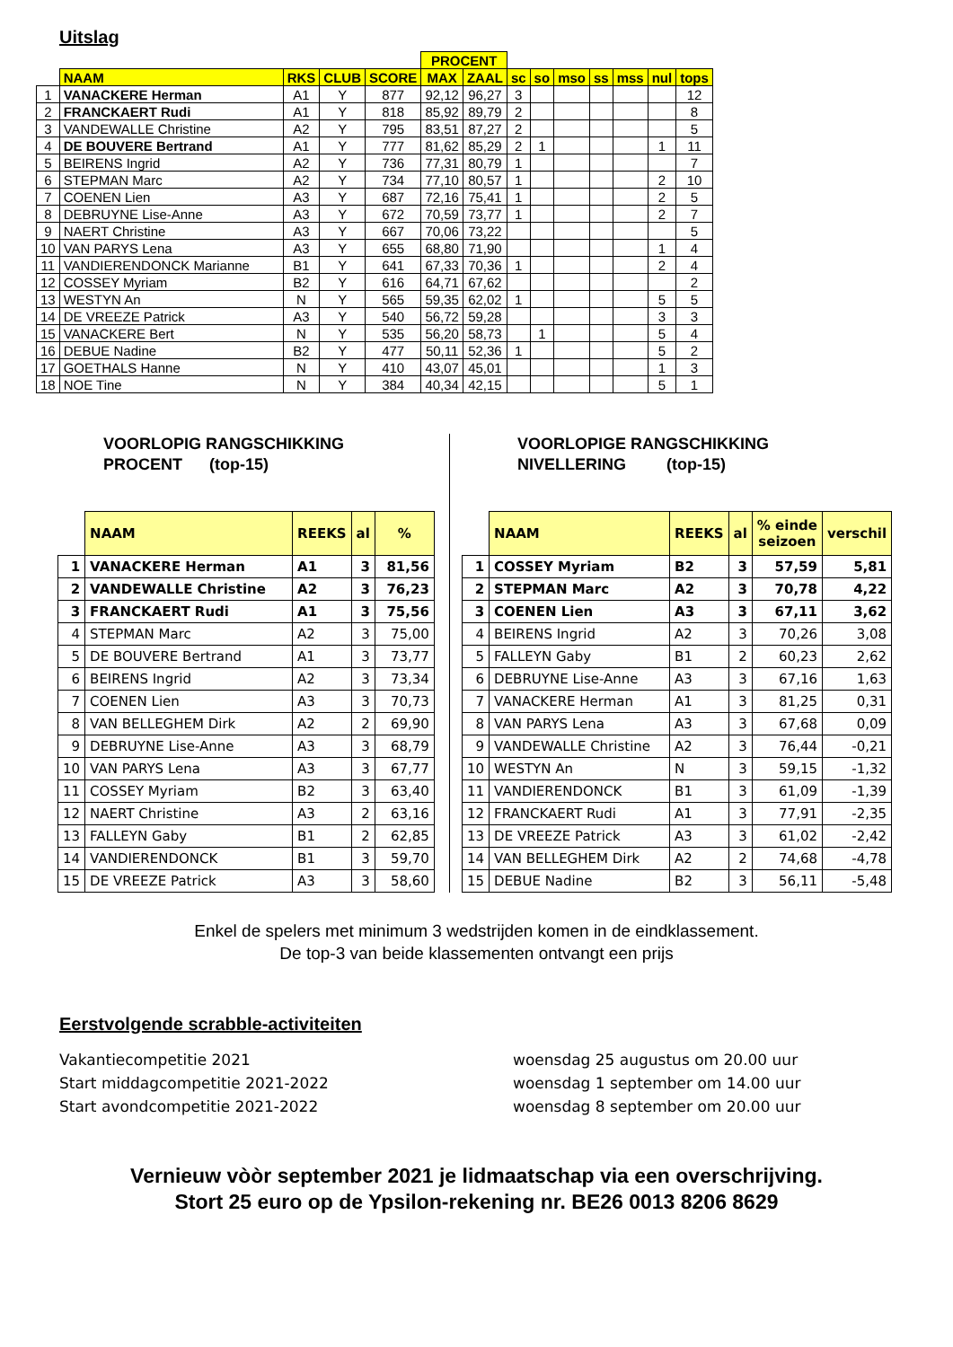Uitslag
| | | | | | PROCENT | | | | | | | | |
| --- | --- | --- | --- | --- | --- | --- | --- | --- | --- | --- | --- | --- | --- |
| | NAAM | RKS | CLUB | SCORE | MAX | ZAAL | sc | so | mso | ss | mss | nul | tops |
| 1 | VANACKERE Herman | A1 | Y | 877 | 92,12 | 96,27 | 3 | | | | | | 12 |
| 2 | FRANCKAERT Rudi | A1 | Y | 818 | 85,92 | 89,79 | 2 | | | | | | 8 |
| 3 | VANDEWALLE Christine | A2 | Y | 795 | 83,51 | 87,27 | 2 | | | | | | 5 |
| 4 | DE BOUVERE Bertrand | A1 | Y | 777 | 81,62 | 85,29 | 2 | 1 | | | | 1 | 11 |
| 5 | BEIRENS Ingrid | A2 | Y | 736 | 77,31 | 80,79 | 1 | | | | | | 7 |
| 6 | STEPMAN Marc | A2 | Y | 734 | 77,10 | 80,57 | 1 | | | | | 2 | 10 |
| 7 | COENEN Lien | A3 | Y | 687 | 72,16 | 75,41 | 1 | | | | | 2 | 5 |
| 8 | DEBRUYNE Lise-Anne | A3 | Y | 672 | 70,59 | 73,77 | 1 | | | | | 2 | 7 |
| 9 | NAERT Christine | A3 | Y | 667 | 70,06 | 73,22 | | | | | | | 5 |
| 10 | VAN PARYS Lena | A3 | Y | 655 | 68,80 | 71,90 | | | | | | 1 | 4 |
| 11 | VANDIERENDONCK Marianne | B1 | Y | 641 | 67,33 | 70,36 | 1 | | | | | 2 | 4 |
| 12 | COSSEY Myriam | B2 | Y | 616 | 64,71 | 67,62 | | | | | | | 2 |
| 13 | WESTYN An | N | Y | 565 | 59,35 | 62,02 | 1 | | | | | 5 | 5 |
| 14 | DE VREEZE Patrick | A3 | Y | 540 | 56,72 | 59,28 | | | | | | 3 | 3 |
| 15 | VANACKERE Bert | N | Y | 535 | 56,20 | 58,73 | | 1 | | | | 5 | 4 |
| 16 | DEBUE Nadine | B2 | Y | 477 | 50,11 | 52,36 | 1 | | | | | 5 | 2 |
| 17 | GOETHALS Hanne | N | Y | 410 | 43,07 | 45,01 | | | | | | 1 | 3 |
| 18 | NOE Tine | N | Y | 384 | 40,34 | 42,15 | | | | | | 5 | 1 |
VOORLOPIG RANGSCHIKKING
PROCENT (top-15)
| | NAAM | REEKS | al | % |
| --- | --- | --- | --- | --- |
| 1 | VANACKERE Herman | A1 | 3 | 81,56 |
| 2 | VANDEWALLE Christine | A2 | 3 | 76,23 |
| 3 | FRANCKAERT Rudi | A1 | 3 | 75,56 |
| 4 | STEPMAN Marc | A2 | 3 | 75,00 |
| 5 | DE BOUVERE Bertrand | A1 | 3 | 73,77 |
| 6 | BEIRENS Ingrid | A2 | 3 | 73,34 |
| 7 | COENEN Lien | A3 | 3 | 70,73 |
| 8 | VAN BELLEGHEM Dirk | A2 | 2 | 69,90 |
| 9 | DEBRUYNE Lise-Anne | A3 | 3 | 68,79 |
| 10 | VAN PARYS Lena | A3 | 3 | 67,77 |
| 11 | COSSEY Myriam | B2 | 3 | 63,40 |
| 12 | NAERT Christine | A3 | 2 | 63,16 |
| 13 | FALLEYN Gaby | B1 | 2 | 62,85 |
| 14 | VANDIERENDONCK | B1 | 3 | 59,70 |
| 15 | DE VREEZE Patrick | A3 | 3 | 58,60 |
VOORLOPIGE RANGSCHIKKING
NIVELLERING (top-15)
| | NAAM | REEKS | al | % einde seizoen | verschil |
| --- | --- | --- | --- | --- | --- |
| 1 | COSSEY Myriam | B2 | 3 | 57,59 | 5,81 |
| 2 | STEPMAN Marc | A2 | 3 | 70,78 | 4,22 |
| 3 | COENEN Lien | A3 | 3 | 67,11 | 3,62 |
| 4 | BEIRENS Ingrid | A2 | 3 | 70,26 | 3,08 |
| 5 | FALLEYN Gaby | B1 | 2 | 60,23 | 2,62 |
| 6 | DEBRUYNE Lise-Anne | A3 | 3 | 67,16 | 1,63 |
| 7 | VANACKERE Herman | A1 | 3 | 81,25 | 0,31 |
| 8 | VAN PARYS Lena | A3 | 3 | 67,68 | 0,09 |
| 9 | VANDEWALLE Christine | A2 | 3 | 76,44 | -0,21 |
| 10 | WESTYN An | N | 3 | 59,15 | -1,32 |
| 11 | VANDIERENDONCK | B1 | 3 | 61,09 | -1,39 |
| 12 | FRANCKAERT Rudi | A1 | 3 | 77,91 | -2,35 |
| 13 | DE VREEZE Patrick | A3 | 3 | 61,02 | -2,42 |
| 14 | VAN BELLEGHEM Dirk | A2 | 2 | 74,68 | -4,78 |
| 15 | DEBUE Nadine | B2 | 3 | 56,11 | -5,48 |
Enkel de spelers met minimum 3 wedstrijden komen in de eindklassement.
De top-3 van beide klassementen ontvangt een prijs
Eerstvolgende scrabble-activiteiten
Vakantiecompetitie 2021
Start middagcompetitie 2021-2022
Start avondcompetitie 2021-2022
woensdag 25 augustus om 20.00 uur
woensdag 1 september om 14.00 uur
woensdag 8 september om 20.00 uur
Vernieuw vòòr september 2021 je lidmaatschap via een overschrijving.
Stort 25 euro op de Ypsilon-rekening nr. BE26 0013 8206 8629